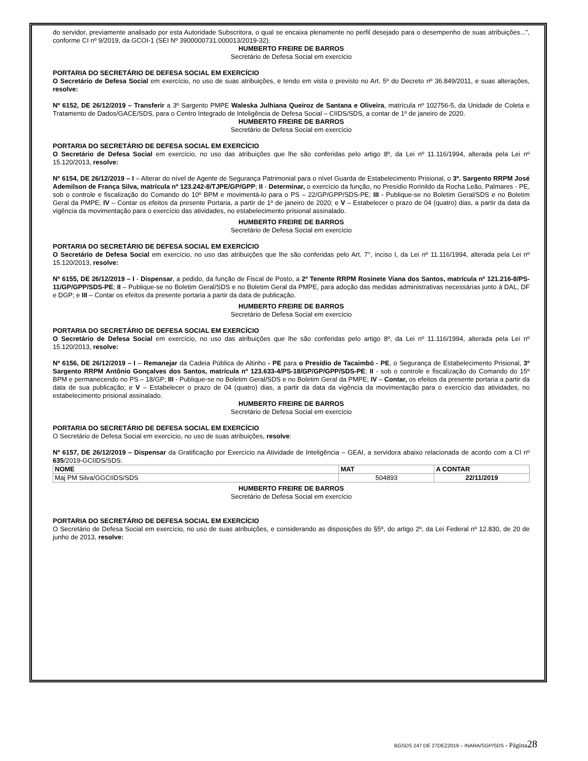do servidor, previamente analisado por esta Autoridade Subscritora, o qual se encaixa plenamente no perfil desejado para o desempenho de suas atribuições...”, conforme CI nº 9/2019, da GCOI-1 (SEI Nº 3900000731.000013/2019-32).
HUMBERTO FREIRE DE BARROS
Secretário de Defesa Social em exercício
PORTARIA DO SECRETÁRIO DE DEFESA SOCIAL EM EXERCÍCIO
O Secretário de Defesa Social em exercício, no uso de suas atribuições, e tendo em vista o previsto no Art. 5º do Decreto nº 36.849/2011, e suas alterações, resolve:
Nº 6152, DE 26/12/2019 – Transferir a 3º Sargento PMPE Waleska Julhiana Queiroz de Santana e Oliveira, matrícula nº 102756-5, da Unidade de Coleta e Tratamento de Dados/GACE/SDS, para o Centro Integrado de Inteligência de Defesa Social – CIIDS/SDS, a contar de 1º de janeiro de 2020.
HUMBERTO FREIRE DE BARROS
Secretário de Defesa Social em exercício
PORTARIA DO SECRETÁRIO DE DEFESA SOCIAL EM EXERCÍCIO
O Secretário de Defesa Social em exercício, no uso das atribuições que lhe são conferidas pelo artigo 8º, da Lei nº 11.116/1994, alterada pela Lei nº 15.120/2013, resolve:
Nº 6154, DE 26/12/2019 – I – Alterar do nível de Agente de Segurança Patrimonial para o nível Guarda de Estabelecimento Prisional, o 3º. Sargento RRPM José Ademilson de França Silva, matrícula nº 123.242-8/TJPE/GP/GPP; II - Determinar, o exercício da função, no Presídio Rorinildo da Rocha Leão, Palmares - PE, sob o controle e fiscalização do Comando do 10º BPM e movimentá-lo para o PS – 22/GP/GPP/SDS-PE; III - Publique-se no Boletim Geral/SDS e no Boletim Geral da PMPE; IV – Contar os efeitos da presente Portaria, a partir de 1º de janeiro de 2020; e V – Estabelecer o prazo de 04 (quatro) dias, a partir da data da vigência da movimentação para o exercício das atividades, no estabelecimento prisional assinalado.
HUMBERTO FREIRE DE BARROS
Secretário de Defesa Social em exercício
PORTARIA DO SECRETÁRIO DE DEFESA SOCIAL EM EXERCÍCIO
O Secretário de Defesa Social em exercício, no uso das atribuições que lhe são conferidas pelo Art. 7°, inciso I, da Lei nº 11.116/1994, alterada pela Lei nº 15.120/2013, resolve:
Nº 6155, DE 26/12/2019 – I - Dispensar, a pedido, da função de Fiscal de Posto, a 2º Tenente RRPM Rosinete Viana dos Santos, matrícula nº 121.216-8/PS-11/GP/GPP/SDS-PE; II – Publique-se no Boletim Geral/SDS e no Boletim Geral da PMPE, para adoção das medidas administrativas necessárias junto à DAL, DF e DGP; e III – Contar os efeitos da presente portaria a partir da data de publicação.
HUMBERTO FREIRE DE BARROS
Secretário de Defesa Social em exercício
PORTARIA DO SECRETÁRIO DE DEFESA SOCIAL EM EXERCÍCIO
O Secretário de Defesa Social em exercício, no uso das atribuições que lhe são conferidas pelo artigo 8º, da Lei nº 11.116/1994, alterada pela Lei nº 15.120/2013, resolve:
Nº 6156, DE 26/12/2019 – I – Remanejar da Cadeia Pública de Altinho - PE para o Presídio de Tacaimbó - PE, o Segurança de Estabelecimento Prisional, 3º Sargento RRPM Antônio Gonçalves dos Santos, matrícula nº 123.633-4/PS-18/GP/GP/GPP/SDS-PE; II - sob o controle e fiscalização do Comando do 15º BPM e permanecendo no PS – 18/GP; III - Publique-se no Boletim Geral/SDS e no Boletim Geral da PMPE; IV – Contar, os efeitos da presente portaria a partir da data de sua publicação; e V – Estabelecer o prazo de 04 (quatro) dias, a partir da data da vigência da movimentação para o exercício das atividades, no estabelecimento prisional assinalado.
HUMBERTO FREIRE DE BARROS
Secretário de Defesa Social em exercício
PORTARIA DO SECRETÁRIO DE DEFESA SOCIAL EM EXERCÍCIO
O Secretário de Defesa Social em exercício, no uso de suas atribuições, resolve:
Nº 6157, DE 26/12/2019 – Dispensar da Gratificação por Exercício na Atividade de Inteligência – GEAI, a servidora abaixo relacionada de acordo com a CI nº 635/2019-GCIIDS/SDS:
| NOME | MAT | A CONTAR |
| --- | --- | --- |
| Maj PM Silva/GGCIIDS/SDS | 504893 | 22/11/2019 |
HUMBERTO FREIRE DE BARROS
Secretário de Defesa Social em exercício
PORTARIA DO SECRETÁRIO DE DEFESA SOCIAL EM EXERCÍCIO
O Secretário de Defesa Social em exercício, no uso de suas atribuições, e considerando as disposições do §5º, do artigo 2º, da Lei Federal nº 12.830, de 20 de junho de 2013, resolve:
BGSDS 247 DE 27DEZ2019 – INARA/SGP/SDS - Página 28